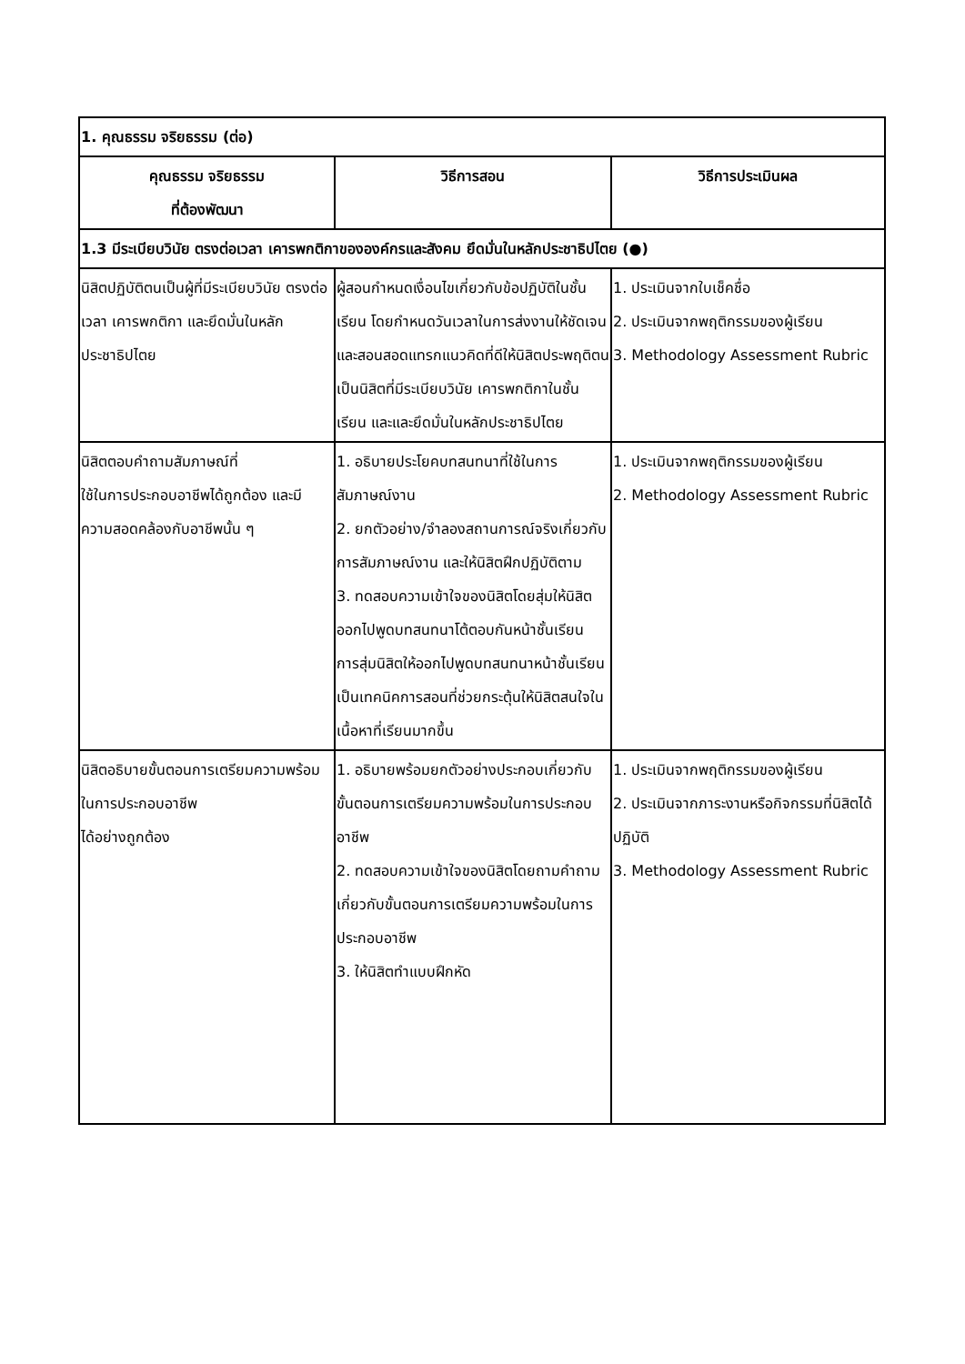| 1. คุณธรรม จริยธรรม (ต่อ) | | |
| คุณธรรม จริยธรรม ที่ต้องพัฒนา | วิธีการสอน | วิธีการประเมินผล |
| 1.3 มีระเบียบวินัย ตรงต่อเวลา เคารพกติกาขององค์กรและสังคม ยึดมั่นในหลักประชาธิปไตย (●) | | |
| นิสิตปฏิบัติตนเป็นผู้ที่มีระเบียบวินัย ตรงต่อเวลา เคารพกติกา และยึดมั่นในหลักประชาธิปไตย | ผู้สอนกำหนดเงื่อนไขเกี่ยวกับข้อปฏิบัติในชั้นเรียน โดยกำหนดวันเวลาในการส่งงานให้ชัดเจน และสอนสอดแทรกแนวคิดที่ดีให้นิสิตประพฤติตนเป็นนิสิตที่มีระเบียบวินัย เคารพกติกาในชั้นเรียน และและยึดมั่นในหลักประชาธิปไตย | 1. ประเมินจากใบเช็คชื่อ 2. ประเมินจากพฤติกรรมของผู้เรียน 3. Methodology Assessment Rubric |
| นิสิตตอบคำถามสัมภาษณ์ที่ ใช้ในการประกอบอาชีพได้ถูกต้อง และมีความสอดคล้องกับอาชีพนั้น ๆ | 1. อธิบายประโยคบทสนทนาที่ใช้ในการสัมภาษณ์งาน 2. ยกตัวอย่าง/จำลองสถานการณ์จริงเกี่ยวกับการสัมภาษณ์งาน และให้นิสิตฝึกปฏิบัติตาม 3. ทดสอบความเข้าใจของนิสิตโดยสุ่มให้นิสิตออกไปพูดบทสนทนาโต้ตอบกันหน้าชั้นเรียน การสุ่มนิสิตให้ออกไปพูดบทสนทนาหน้าชั้นเรียนเป็นเทคนิคการสอนที่ช่วยกระตุ้นให้นิสิตสนใจในเนื้อหาที่เรียนมากขึ้น | 1. ประเมินจากพฤติกรรมของผู้เรียน 2. Methodology Assessment Rubric |
| นิสิตอธิบายขั้นตอนการเตรียมความพร้อมในการประกอบอาชีพ ได้อย่างถูกต้อง | 1. อธิบายพร้อมยกตัวอย่างประกอบเกี่ยวกับขั้นตอนการเตรียมความพร้อมในการประกอบอาชีพ 2. ทดสอบความเข้าใจของนิสิตโดยถามคำถามเกี่ยวกับขั้นตอนการเตรียมความพร้อมในการประกอบอาชีพ 3. ให้นิสิตทำแบบฝึกหัด | 1. ประเมินจากพฤติกรรมของผู้เรียน 2. ประเมินจากภาระงานหรือกิจกรรมที่นิสิตได้ปฏิบัติ 3. Methodology Assessment Rubric |